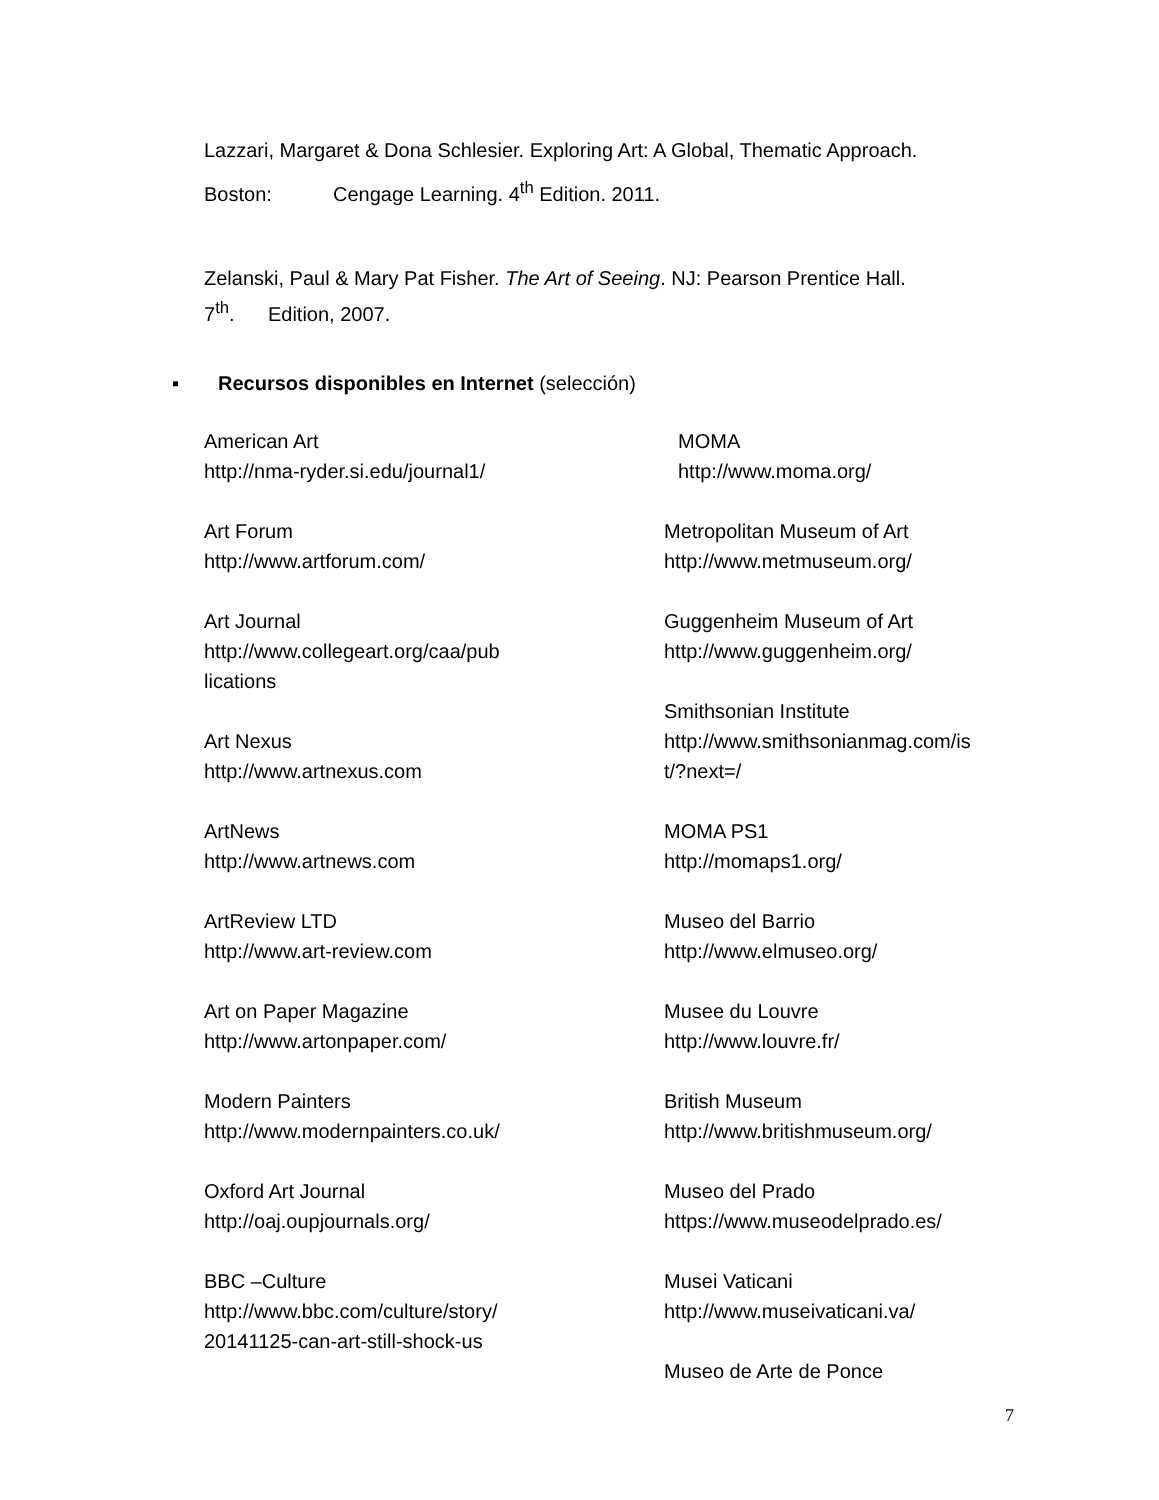Lazzari, Margaret & Dona Schlesier. Exploring Art: A Global, Thematic Approach.
Boston: Cengage Learning. 4<sup>th</sup> Edition. 2011.
Zelanski, Paul & Mary Pat Fisher. The Art of Seeing. NJ: Pearson Prentice Hall.
7<sup>th</sup>. Edition, 2007.
▪ Recursos disponibles en Internet (selección)
American Art
http://nma-ryder.si.edu/journal1/
Art Forum
http://www.artforum.com/
Art Journal
http://www.collegeart.org/caa/pub
lications
Art Nexus
http://www.artnexus.com
ArtNews
http://www.artnews.com
ArtReview LTD
http://www.art-review.com
Art on Paper Magazine
http://www.artonpaper.com/
Modern Painters
http://www.modernpainters.co.uk/
Oxford Art Journal
http://oaj.oupjournals.org/
BBC –Culture
http://www.bbc.com/culture/story/
20141125-can-art-still-shock-us
MOMA
http://www.moma.org/
Metropolitan Museum of Art
http://www.metmuseum.org/
Guggenheim Museum of Art
http://www.guggenheim.org/
Smithsonian Institute
http://www.smithsonianmag.com/is
t/?next=/
MOMA PS1
http://momaps1.org/
Museo del Barrio
http://www.elmuseo.org/
Musee du Louvre
http://www.louvre.fr/
British Museum
http://www.britishmuseum.org/
Museo del Prado
https://www.museodelprado.es/
Musei Vaticani
http://www.museivaticani.va/
Museo de Arte de Ponce
7